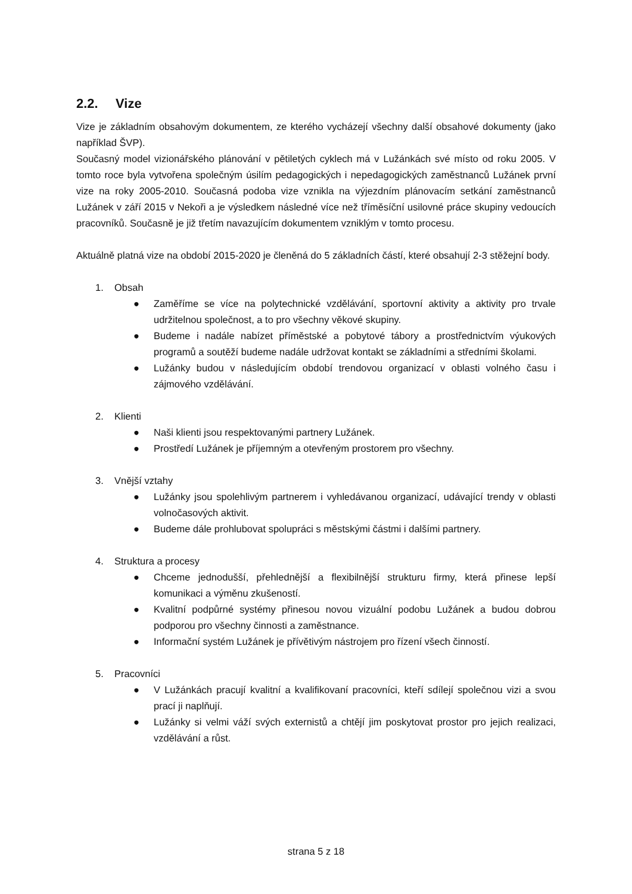2.2. Vize
Vize je základním obsahovým dokumentem, ze kterého vycházejí všechny další obsahové dokumenty (jako například ŠVP).
Současný model vizionářského plánování v pětiletých cyklech má v Lužánkách své místo od roku 2005. V tomto roce byla vytvořena společným úsilím pedagogických i nepedagogických zaměstnanců Lužánek první vize na roky 2005-2010. Současná podoba vize vznikla na výjezdním plánovacím setkání zaměstnanců Lužánek v září 2015 v Nekoři a je výsledkem následné více než tříměsíční usilovné práce skupiny vedoucích pracovníků. Současně je již třetím navazujícím dokumentem vzniklým v tomto procesu.
Aktuálně platná vize na období 2015-2020 je členěná do 5 základních částí, které obsahují 2-3 stěžejní body.
1. Obsah
● Zaměříme se více na polytechnické vzdělávání, sportovní aktivity a aktivity pro trvale udržitelnou společnost, a to pro všechny věkové skupiny.
● Budeme i nadále nabízet příměstské a pobytové tábory a prostřednictvím výukových programů a soutěží budeme nadále udržovat kontakt se základními a středními školami.
● Lužánky budou v následujícím období trendovou organizací v oblasti volného času i zájmového vzdělávání.
2. Klienti
● Naši klienti jsou respektovanými partnery Lužánek.
● Prostředí Lužánek je příjemným a otevřeným prostorem pro všechny.
3. Vnější vztahy
● Lužánky jsou spolehlivým partnerem i vyhledávanou organizací, udávající trendy v oblasti volnočasových aktivit.
● Budeme dále prohlubovat spolupráci s městskými částmi i dalšími partnery.
4. Struktura a procesy
● Chceme jednodušší, přehlednější a flexibilnější strukturu firmy, která přinese lepší komunikaci a výměnu zkušeností.
● Kvalitní podpůrné systémy přinesou novou vizuální podobu Lužánek a budou dobrou podporou pro všechny činnosti a zaměstnance.
● Informační systém Lužánek je přívětivým nástrojem pro řízení všech činností.
5. Pracovníci
● V Lužánkách pracují kvalitní a kvalifikovaní pracovníci, kteří sdílejí společnou vizi a svou prací ji naplňují.
● Lužánky si velmi váží svých externistů a chtějí jim poskytovat prostor pro jejich realizaci, vzdělávání a růst.
strana 5 z 18